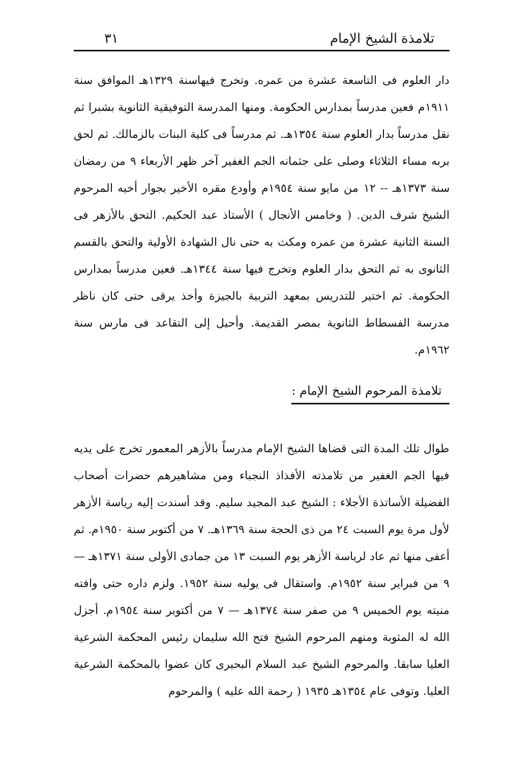تلامذة الشيخ الإمام ٣١
دار العلوم فى التاسعة عشرة من عمره. وتخرج فيهاسنة ١٣٢٩هـ الموافق سنة ١٩١١م فعين مدرساً بمدارس الحكومة. ومنها المدرسة التوفيقية الثانوية بشبرا ثم نقل مدرساً بدار العلوم سنة ١٣٥٤هـ. ثم مدرساً فى كلية البنات بالزمالك. ثم لحق بربه مساء الثلاثاء وصلى على جثمانه الجم الغفير آخر ظهر الأربعاء ٩ من رمضان سنة ١٣٧٣هـ -- ١٢ من مايو سنة ١٩٥٤م وأودع مقره الأخير بجوار أخيه المرحوم الشيخ شرف الدين. ( وخامس الأنجال ) الأستاذ عبد الحكيم. التحق بالأزهر فى السنة الثانية عشرة من عمره ومكث به حتى نال الشهادة الأولية والتحق بالقسم الثانوى به ثم التحق بدار العلوم وتخرج فيها سنة ١٣٤٤هـ. فعين مدرساً بمدارس الحكومة. ثم اختير للتدريس بمعهد التربية بالجيزة وأخذ يرقى حتى كان ناظر مدرسة الفسطاط الثانوية بمصر القديمة. وأحيل إلى التقاعد فى مارس سنة ١٩٦٢م.
تلامذة المرحوم الشيخ الإمام :
طوال تلك المدة التى قضاها الشيخ الإمام مدرساً بالأزهر المعمور تخرج على يديه فيها الجم الغفير من تلامذته الأفذاذ النجباء ومن مشاهيرهم حضرات أصحاب الفضيلة الأساتذة الأجلاء : الشيخ عبد المجيد سليم. وقد أسندت إليه رياسة الأزهر لأول مرة يوم السبت ٢٤ من ذى الحجة سنة ١٣٦٩هـ. ٧ من أكتوبر سنة ١٩٥٠م. ثم أعفى منها ثم عاد لرياسة الأزهر يوم السبت ١٣ من جمادى الأولى سنة ١٣٧١هـ — ٩ من فبراير سنة ١٩٥٢م. واستقال فى يوليه سنة ١٩٥٢. ولزم داره حتى وافته منيته يوم الخميس ٩ من صفر سنة ١٣٧٤هـ — ٧ من أكتوبر سنة ١٩٥٤م. أجزل الله له المثوبة ومنهم المرحوم الشيخ فتح الله سليمان رئيس المحكمة الشرعية العليا سابقا. والمرحوم الشيخ عبد السلام البحيرى كان عضوا بالمحكمة الشرعية العليا. وتوفى عام ١٣٥٤هـ ١٩٣٥ ( رحمة الله عليه ) والمرحوم